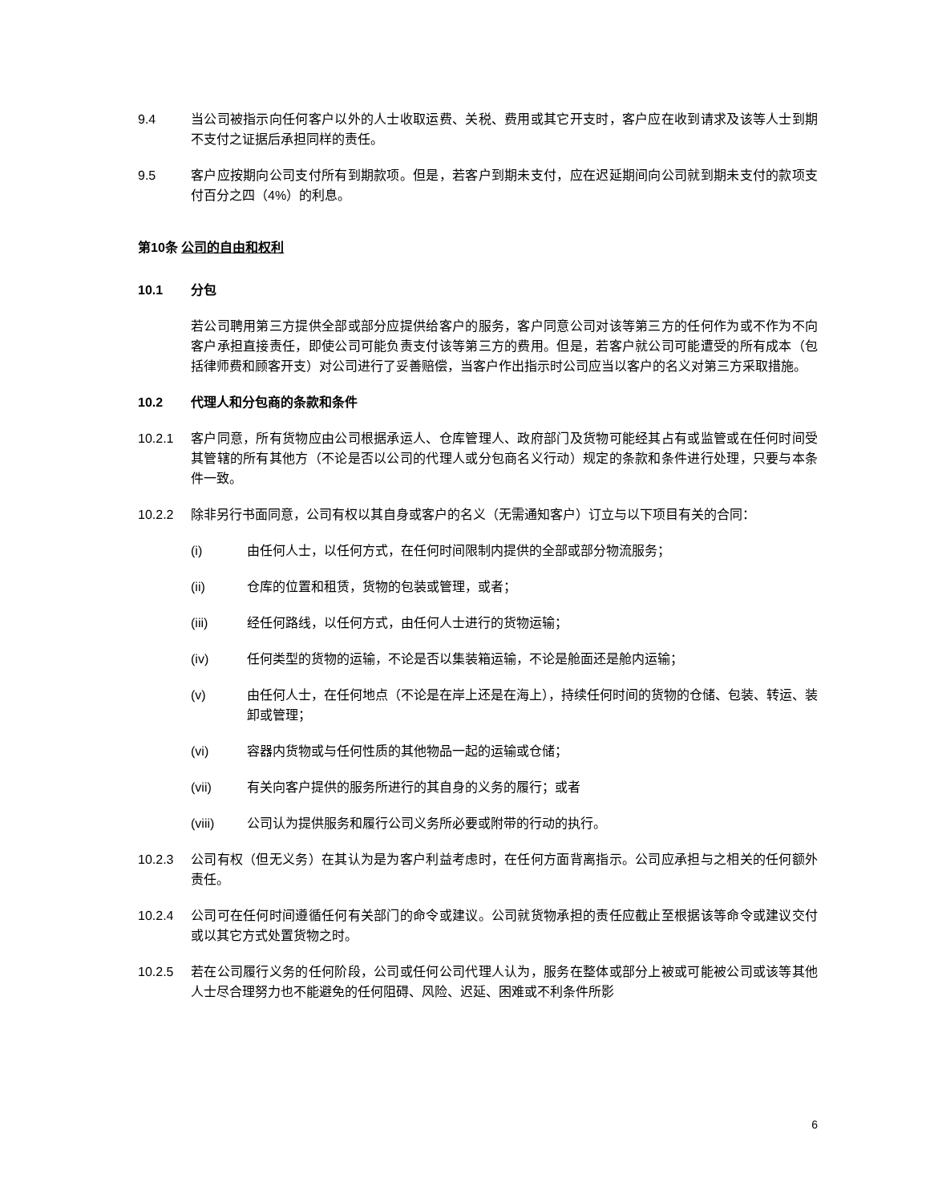9.4 当公司被指示向任何客户以外的人士收取运费、关税、费用或其它开支时，客户应在收到请求及该等人士到期不支付之证据后承担同样的责任。
9.5 客户应按期向公司支付所有到期款项。但是，若客户到期未支付，应在迟延期间向公司就到期未支付的款项支付百分之四（4%）的利息。
第10条 公司的自由和权利
10.1 分包
若公司聘用第三方提供全部或部分应提供给客户的服务，客户同意公司对该等第三方的任何作为或不作为不向客户承担直接责任，即使公司可能负责支付该等第三方的费用。但是，若客户就公司可能遭受的所有成本（包括律师费和顾客开支）对公司进行了妥善赔偿，当客户作出指示时公司应当以客户的名义对第三方采取措施。
10.2 代理人和分包商的条款和条件
10.2.1 客户同意，所有货物应由公司根据承运人、仓库管理人、政府部门及货物可能经其占有或监管或在任何时间受其管辖的所有其他方（不论是否以公司的代理人或分包商名义行动）规定的条款和条件进行处理，只要与本条件一致。
10.2.2 除非另行书面同意，公司有权以其自身或客户的名义（无需通知客户）订立与以下项目有关的合同：
(i) 由任何人士，以任何方式，在任何时间限制内提供的全部或部分物流服务；
(ii) 仓库的位置和租赁，货物的包装或管理，或者；
(iii) 经任何路线，以任何方式，由任何人士进行的货物运输；
(iv) 任何类型的货物的运输，不论是否以集装箱运输，不论是舱面还是舱内运输；
(v) 由任何人士，在任何地点（不论是在岸上还是在海上），持续任何时间的货物的仓储、包装、转运、装卸或管理；
(vi) 容器内货物或与任何性质的其他物品一起的运输或仓储；
(vii) 有关向客户提供的服务所进行的其自身的义务的履行；或者
(viii) 公司认为提供服务和履行公司义务所必要或附带的行动的执行。
10.2.3 公司有权（但无义务）在其认为是为客户利益考虑时，在任何方面背离指示。公司应承担与之相关的任何额外责任。
10.2.4 公司可在任何时间遵循任何有关部门的命令或建议。公司就货物承担的责任应截止至根据该等命令或建议交付或以其它方式处置货物之时。
10.2.5 若在公司履行义务的任何阶段，公司或任何公司代理人认为，服务在整体或部分上被或可能被公司或该等其他人士尽合理努力也不能避免的任何阻碍、风险、迟延、困难或不利条件所影
6